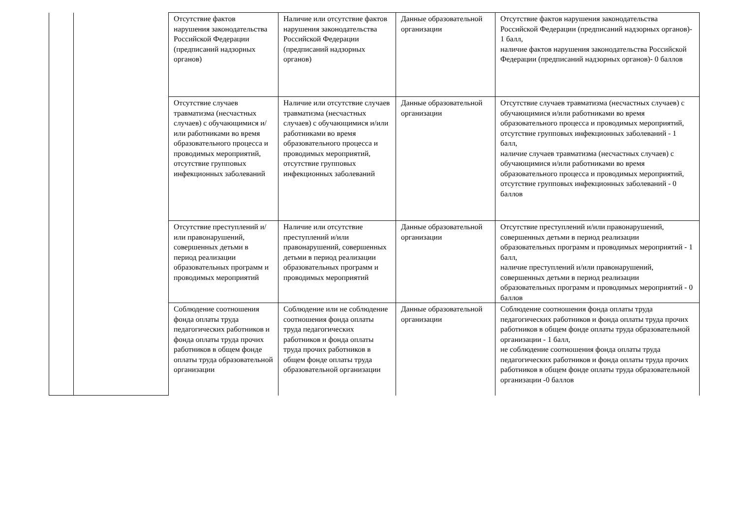| | | Отсутствие фактов нарушения законодательства Российской Федерации (предписаний надзорных органов) | Наличие или отсутствие фактов нарушения законодательства Российской Федерации (предписаний надзорных органов) | Данные образовательной организации | Отсутствие фактов нарушения законодательства Российской Федерации (предписаний надзорных органов)- 1 балл, наличие фактов нарушения законодательства Российской Федерации (предписаний надзорных органов)- 0 баллов |
| | | Отсутствие случаев травматизма (несчастных случаев) с обучающимися и/или работниками во время образовательного процесса и проводимых мероприятий, отсутствие групповых инфекционных заболеваний | Наличие или отсутствие случаев травматизма (несчастных случаев) с обучающимися и/или работниками во время образовательного процесса и проводимых мероприятий, отсутствие групповых инфекционных заболеваний | Данные образовательной организации | Отсутствие случаев травматизма (несчастных случаев) с обучающимися и/или работниками во время образовательного процесса и проводимых мероприятий, отсутствие групповых инфекционных заболеваний - 1 балл, наличие случаев травматизма (несчастных случаев) с обучающимися и/или работниками во время образовательного процесса и проводимых мероприятий, отсутствие групповых инфекционных заболеваний - 0 баллов |
| | | Отсутствие преступлений и/или правонарушений, совершенных детьми в период реализации образовательных программ и проводимых мероприятий | Наличие или отсутствие преступлений и/или правонарушений, совершенных детьми в период реализации образовательных программ и проводимых мероприятий | Данные образовательной организации | Отсутствие преступлений и/или правонарушений, совершенных детьми в период реализации образовательных программ и проводимых мероприятий - 1 балл, наличие преступлений и/или правонарушений, совершенных детьми в период реализации образовательных программ и проводимых мероприятий - 0 баллов |
| | | Соблюдение соотношения фонда оплаты труда педагогических работников и фонда оплаты труда прочих работников в общем фонде оплаты труда образовательной организации | Соблюдение или не соблюдение соотношения фонда оплаты труда педагогических работников и фонда оплаты труда прочих работников в общем фонде оплаты труда образовательной организации | Данные образовательной организации | Соблюдение соотношения фонда оплаты труда педагогических работников и фонда оплаты труда прочих работников в общем фонде оплаты труда образовательной организации - 1 балл, не соблюдение соотношения фонда оплаты труда педагогических работников и фонда оплаты труда прочих работников в общем фонде оплаты труда образовательной организации -0 баллов |